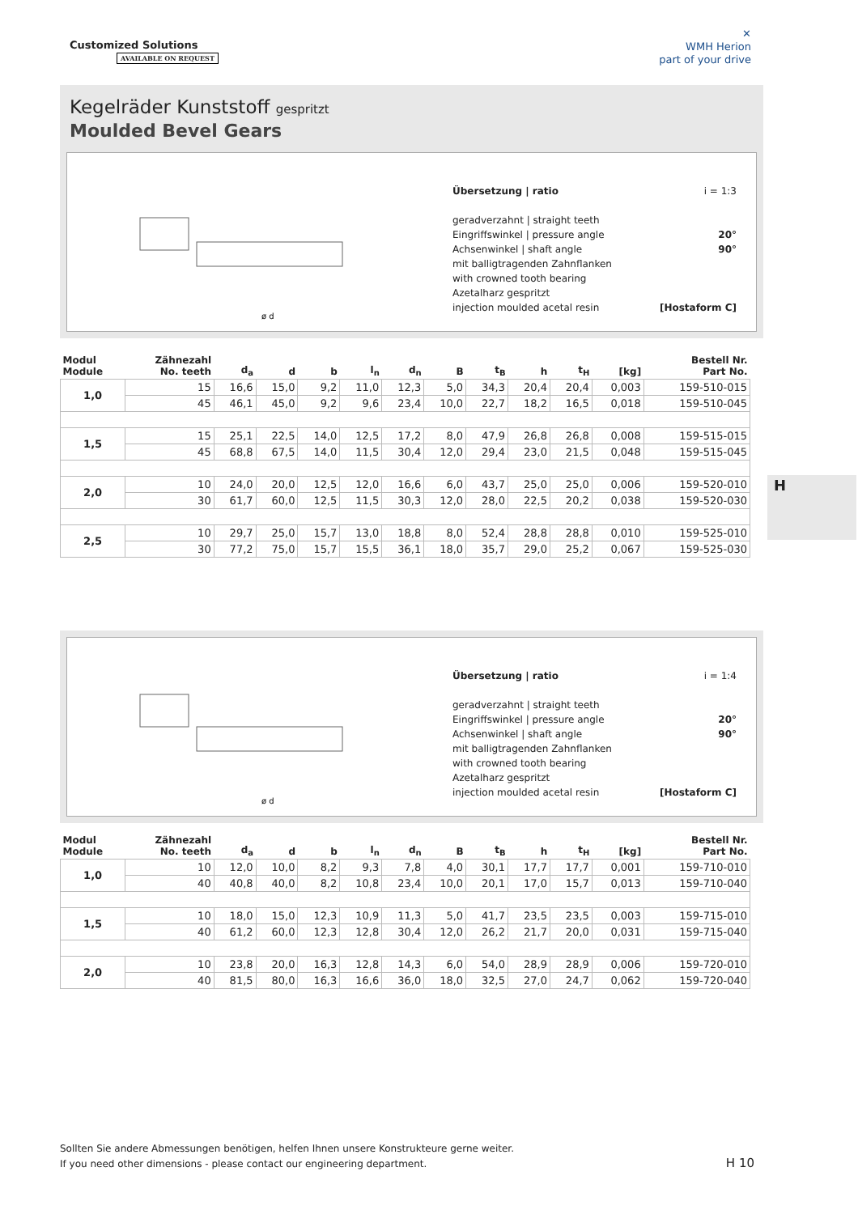Customized Solutions
AVAILABLE ON REQUEST
✕
WMH Herion
part of your drive
Kegelräder Kunststoff gespritzt
Moulded Bevel Gears
ø d
Übersetzung | ratio i = 1:3
geradverzahnt | straight teeth
Eingriffswinkel | pressure angle 20°
Achsenwinkel | shaft angle 90°
mit balligtragenden Zahnflanken
with crowned tooth bearing
Azetalharz gespritzt
injection moulded acetal resin [Hostaform C]
| Modul Module | Zähnezahl No. teeth | d<sub>a</sub> | d | b | l<sub>n</sub> | d<sub>n</sub> | B | t<sub>B</sub> | h | t<sub>H</sub> | [kg] | Bestell Nr. Part No. |
| --- | --- | --- | --- | --- | --- | --- | --- | --- | --- | --- | --- | --- |
| 1,0 | 15 | 16,6 | 15,0 | 9,2 | 11,0 | 12,3 | 5,0 | 34,3 | 20,4 | 20,4 | 0,003 | 159-510-015 |
| | 45 | 46,1 | 45,0 | 9,2 | 9,6 | 23,4 | 10,0 | 22,7 | 18,2 | 16,5 | 0,018 | 159-510-045 |
| 1,5 | 15 | 25,1 | 22,5 | 14,0 | 12,5 | 17,2 | 8,0 | 47,9 | 26,8 | 26,8 | 0,008 | 159-515-015 |
| | 45 | 68,8 | 67,5 | 14,0 | 11,5 | 30,4 | 12,0 | 29,4 | 23,0 | 21,5 | 0,048 | 159-515-045 |
| 2,0 | 10 | 24,0 | 20,0 | 12,5 | 12,0 | 16,6 | 6,0 | 43,7 | 25,0 | 25,0 | 0,006 | 159-520-010 |
| | 30 | 61,7 | 60,0 | 12,5 | 11,5 | 30,3 | 12,0 | 28,0 | 22,5 | 20,2 | 0,038 | 159-520-030 |
| 2,5 | 10 | 29,7 | 25,0 | 15,7 | 13,0 | 18,8 | 8,0 | 52,4 | 28,8 | 28,8 | 0,010 | 159-525-010 |
| | 30 | 77,2 | 75,0 | 15,7 | 15,5 | 36,1 | 18,0 | 35,7 | 29,0 | 25,2 | 0,067 | 159-525-030 |
H
ø d
Übersetzung | ratio i = 1:4
geradverzahnt | straight teeth
Eingriffswinkel | pressure angle 20°
Achsenwinkel | shaft angle 90°
mit balligtragenden Zahnflanken
with crowned tooth bearing
Azetalharz gespritzt
injection moulded acetal resin [Hostaform C]
| Modul Module | Zähnezahl No. teeth | d<sub>a</sub> | d | b | l<sub>n</sub> | d<sub>n</sub> | B | t<sub>B</sub> | h | t<sub>H</sub> | [kg] | Bestell Nr. Part No. |
| --- | --- | --- | --- | --- | --- | --- | --- | --- | --- | --- | --- | --- |
| 1,0 | 10 | 12,0 | 10,0 | 8,2 | 9,3 | 7,8 | 4,0 | 30,1 | 17,7 | 17,7 | 0,001 | 159-710-010 |
| | 40 | 40,8 | 40,0 | 8,2 | 10,8 | 23,4 | 10,0 | 20,1 | 17,0 | 15,7 | 0,013 | 159-710-040 |
| 1,5 | 10 | 18,0 | 15,0 | 12,3 | 10,9 | 11,3 | 5,0 | 41,7 | 23,5 | 23,5 | 0,003 | 159-715-010 |
| | 40 | 61,2 | 60,0 | 12,3 | 12,8 | 30,4 | 12,0 | 26,2 | 21,7 | 20,0 | 0,031 | 159-715-040 |
| 2,0 | 10 | 23,8 | 20,0 | 16,3 | 12,8 | 14,3 | 6,0 | 54,0 | 28,9 | 28,9 | 0,006 | 159-720-010 |
| | 40 | 81,5 | 80,0 | 16,3 | 16,6 | 36,0 | 18,0 | 32,5 | 27,0 | 24,7 | 0,062 | 159-720-040 |
Sollten Sie andere Abmessungen benötigen, helfen Ihnen unsere Konstrukteure gerne weiter.
If you need other dimensions - please contact our engineering department.
H 10